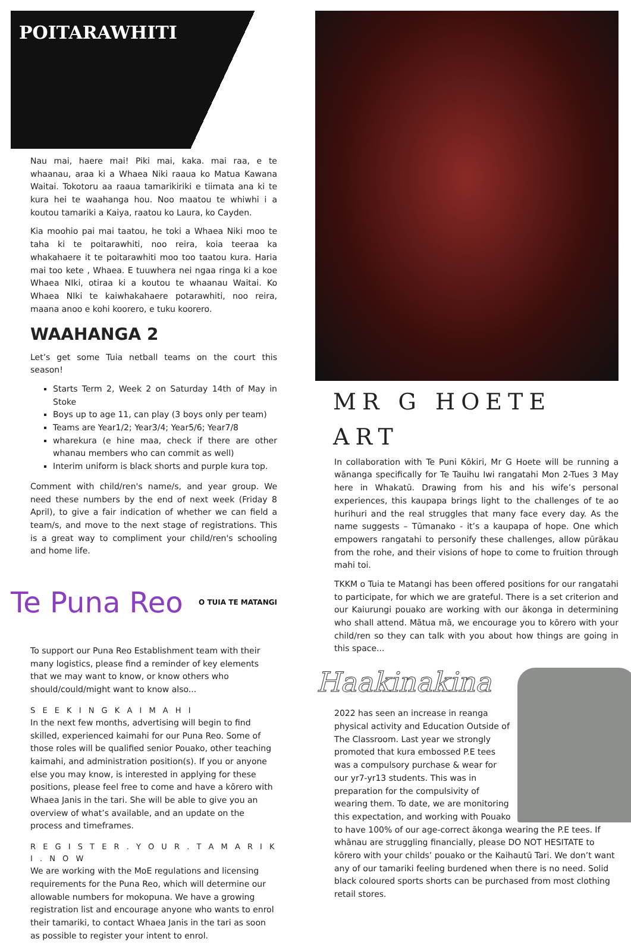POITARAWHITI
Nau mai, haere mai! Piki mai, kaka. mai raa, e te whaanau, araa ki a Whaea Niki raaua ko Matua Kawana Waitai. Tokotoru aa raaua tamarikiriki e tiimata ana ki te kura hei te waahanga hou. Noo maatou te whiwhi i a koutou tamariki a Kaiya, raatou ko Laura, ko Cayden.
Kia moohio pai mai taatou, he toki a Whaea Niki moo te taha ki te poitarawhiti, noo reira, koia teeraa ka whakahaere it te poitarawhiti moo too taatou kura. Haria mai too kete , Whaea. E tuuwhera nei ngaa ringa ki a koe Whaea NIki, otiraa ki a koutou te whaanau Waitai. Ko Whaea NIki te kaiwhakahaere potarawhiti, noo reira, maana anoo e kohi koorero, e tuku koorero.
WAAHANGA 2
Let’s get some Tuia netball teams on the court this season!
Starts Term 2, Week 2 on Saturday 14th of May in Stoke
Boys up to age 11, can play (3 boys only per team)
Teams are Year1/2; Year3/4; Year5/6; Year7/8
wharekura (e hine maa, check if there are other whanau members who can commit as well)
Interim uniform is black shorts and purple kura top.
Comment with child/ren's name/s, and year group. We need these numbers by the end of next week (Friday 8 April), to give a fair indication of whether we can field a team/s, and move to the next stage of registrations. This is a great way to compliment your child/ren's schooling and home life.
Te Puna Reo
O TUIA TE MATANGI
To support our Puna Reo Establishment team with their many logistics, please find a reminder of key elements that we may want to know, or know others who should/could/might want to know also...
S E E K I N G K A I M A H I
In the next few months, advertising will begin to find skilled, experienced kaimahi for our Puna Reo. Some of those roles will be qualified senior Pouako, other teaching kaimahi, and administration position(s). If you or anyone else you may know, is interested in applying for these positions, please feel free to come and have a kōrero with Whaea Janis in the tari. She will be able to give you an overview of what’s available, and an update on the process and timeframes.
R E G I S T E R . Y O U R . T A M A R I K I . N O W
We are working with the MoE regulations and licensing requirements for the Puna Reo, which will determine our allowable numbers for mokopuna. We have a growing registration list and encourage anyone who wants to enrol their tamariki, to contact Whaea Janis in the tari as soon as possible to register your intent to enrol.
MR G HOETE ART
In collaboration with Te Puni Kōkiri, Mr G Hoete will be running a wānanga specifically for Te Tauihu Iwi rangatahi Mon 2-Tues 3 May here in Whakatū. Drawing from his and his wife’s personal experiences, this kaupapa brings light to the challenges of te ao hurihuri and the real struggles that many face every day. As the name suggests – Tūmanako - it’s a kaupapa of hope. One which empowers rangatahi to personify these challenges, allow pūrākau from the rohe, and their visions of hope to come to fruition through mahi toi.
TKKM o Tuia te Matangi has been offered positions for our rangatahi to participate, for which we are grateful. There is a set criterion and our Kaiurungi pouako are working with our ākonga in determining who shall attend. Mātua mā, we encourage you to kōrero with your child/ren so they can talk with you about how things are going in this space...
Haakinakina
2022 has seen an increase in reanga physical activity and Education Outside of The Classroom. Last year we strongly promoted that kura embossed P.E tees was a compulsory purchase & wear for our yr7-yr13 students. This was in preparation for the compulsivity of wearing them. To date, we are monitoring this expectation, and working with Pouako to have 100% of our age-correct ākonga wearing the P.E tees. If whānau are struggling financially, please DO NOT HESITATE to kōrero with your childs’ pouako or the Kaihautū Tari. We don’t want any of our tamariki feeling burdened when there is no need. Solid black coloured sports shorts can be purchased from most clothing retail stores.